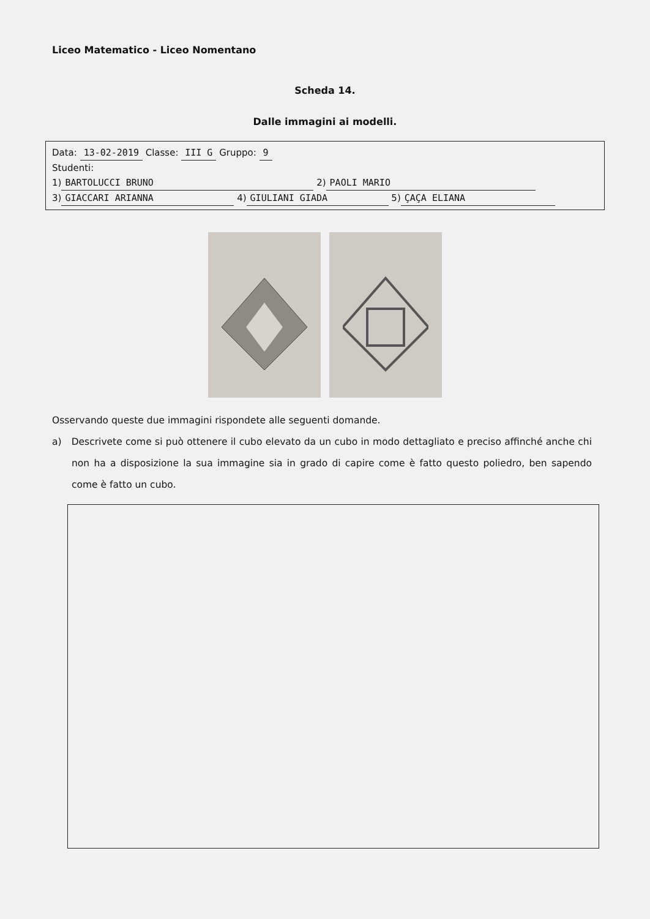Liceo Matematico - Liceo Nomentano
Scheda 14.
Dalle immagini ai modelli.
Data: 13-02-2019 Classe: III G Gruppo: 9
Studenti:
1) BARTOLUCCI BRUNO 2) PAOLI MARIO
3) GIACCARI ARIANNA 4) GIULIANI GIADA 5) ÇAÇA ELIANA
Osservando queste due immagini rispondete alle seguenti domande.
a) Descrivete come si può ottenere il cubo elevato da un cubo in modo dettagliato e preciso affinché anche chi non ha a disposizione la sua immagine sia in grado di capire come è fatto questo poliedro, ben sapendo come è fatto un cubo.